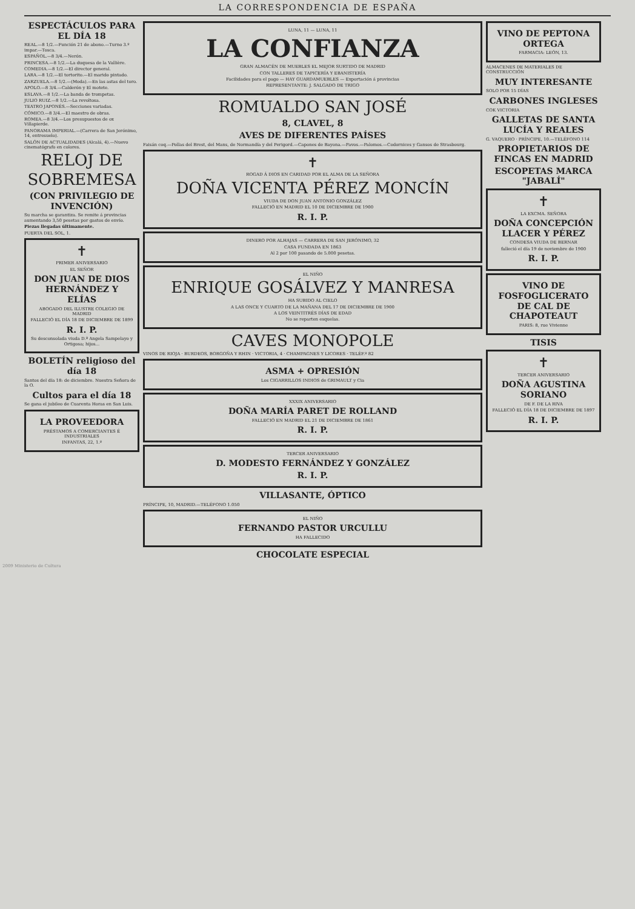LA CORRESPONDENCIA DE ESPAÑA
ESPECTÁCULOS PARA EL DÍA 18
REAL.—8 1/2.—Función 21 de abono.—Turno 3.º impar.—Tosca.
ESPAÑOL.—8 3/4.—Nerón.
PRINCESA.—8 1/2.—La duquesa de la Vallière.
COMEDIA.—8 1/2.—El director general.
LARA.—8 1/2.—El tortorito.—El marido pintado.
ZARZUELA.—8 1/2.—(Moda).—En las astas del toro.
APOLO.—8 3/4.—Calderón y El motete.
ESLAVA.—8 1/2.—La banda de trompetas.
JULIO RUIZ.—8 1/2.—La revoltosa.
TEATRO JAPONÉS.—Secciones variadas.
CÓMICO.—8 3/4.—El maestro de obras.
ROMEA.—8 3/4.—Los presupuestos de ox Villapierde.
PANORAMA IMPERIAL.—(Carrera de San Jerónimo, 14, entresuelo).
SALÓN DE ACTUALIDADES (Alcalá, 4).—Nuevo cinematógrafo en colores.
RELOJ DE SOBREMESA
(CON PRIVILEGIO DE INVENCIÓN)
Su marcha se garantiza. Se remite á provincias aumentando 3,50 pesetas por gastos de envío.
Piezas llegadas últimamente.
PUERTA DEL SOL, 1.
✝
PRIMER ANIVERSARIO
EL SEÑOR
DON JUAN DE DIOS HERNÁNDEZ Y ELÍAS
ABOGADO DEL ILUSTRE COLEGIO DE MADRID
FALLECIÓ EL DÍA 18 DE DICIEMBRE DE 1899
R. I. P.
Su desconsolada viuda D.ª Angela Sampelayo y Ortigosa; hijos...
BOLETÍN religioso del día 18
Santos del día 18: de diciembre. Nuestra Señora de la O.
Cultos para el día 18
Se gana el jubileo de Cuarenta Horas en San Luis.
LA PROVEEDORA
PRÉSTAMOS A COMERCIANTES É INDUSTRIALES
INFANTAS, 22, 1.º
LUNA, 11 — LUNA, 11
LA CONFIANZA
GRAN ALMACÉN DE MUEBLES EL MEJOR SURTIDO DE MADRID
CON TALLERES DE TAPICERÍA Y EBANISTERÍA
Facilidades para el pago — HAY GUARDAMUEBLES — Exportación á provincias
REPRESENTANTE: J. SALGADO DE TRIGO
ROMUALDO SAN JOSÉ
8, CLAVEL, 8
AVES DE DIFERENTES PAÍSES
Faisán coq.—Pollas del Brest, del Mans, de Normandía y del Perigord.—Capones de Bayona.—Pavos.—Palomos.—Codornices y Gansos de Strasbourg.
✝
ROGAD Á DIOS EN CARIDAD POR EL ALMA DE LA SEÑORA
DOÑA VICENTA PÉREZ MONCÍN
VIUDA DE DON JUAN ANTONIO GONZÁLEZ
FALLECIÓ EN MADRID EL 10 DE DICIEMBRE DE 1900
R. I. P.
DINERO POR ALHAJAS — CARRERA DE SAN JERÓNIMO, 32
CASA FUNDADA EN 1863
Al 2 por 100 pasando de 5.000 pesetas.
EL NIÑO
ENRIQUE GOSÁLVEZ Y MANRESA
HA SUBIDO AL CIELO
A LAS ONCE Y CUARTO DE LA MAÑANA DEL 17 DE DICIEMBRE DE 1900
A LOS VEINTITRÉS DÍAS DE EDAD
No se reparten esquelas.
CAVES MONOPOLE
VINOS DE RIOJA · BURDEOS, BORGOÑA Y RHIN · VICTORIA, 4 · CHAMPAGNES Y LICORES · TELÉF.º 82
ASMA + OPRESIÓN
Los CIGARRILLOS INDIOS de GRIMAULT y Cia
XXXIX ANIVERSARIO
DOÑA MARÍA PARET DE ROLLAND
FALLECIÓ EN MADRID EL 21 DE DICIEMBRE DE 1861
R. I. P.
TERCER ANIVERSARIO
D. MODESTO FERNÁNDEZ Y GONZÁLEZ
R. I. P.
VILLASANTE, ÓPTICO
PRÍNCIPE, 10, MADRID.—TELÉFONO 1.050
EL NIÑO
FERNANDO PASTOR URCULLU
HA FALLECIDO
CHOCOLATE ESPECIAL
VINO DE PEPTONA ORTEGA
FARMACIA: LEÓN, 13.
ALMACENES DE MATERIALES DE CONSTRUCCIÓN
MUY INTERESANTE
SOLO POR 15 DÍAS
CARBONES INGLESES
COK VICTORIA
GALLETAS DE SANTA LUCÍA Y REALES
G. VAQUERO · PRÍNCIPE, 10.—TELÉFONO 114
PROPIETARIOS DE FINCAS EN MADRID
ESCOPETAS MARCA "JABALÍ"
✝
LA EXCMA. SEÑORA
DOÑA CONCEPCIÓN LLACER Y PÉREZ
CONDESA VIUDA DE BERNAR
falleció el día 19 de noviembre de 1900
R. I. P.
VINO DE FOSFOGLICERATO DE CAL DE CHAPOTEAUT
PARIS: 8, rue Vivienne
TISIS
✝
TERCER ANIVERSARIO
DOÑA AGUSTINA SORIANO
DE F. DE LA RIVA
FALLECIÓ EL DÍA 18 DE DICIEMBRE DE 1897
R. I. P.
2009 Ministerio de Cultura